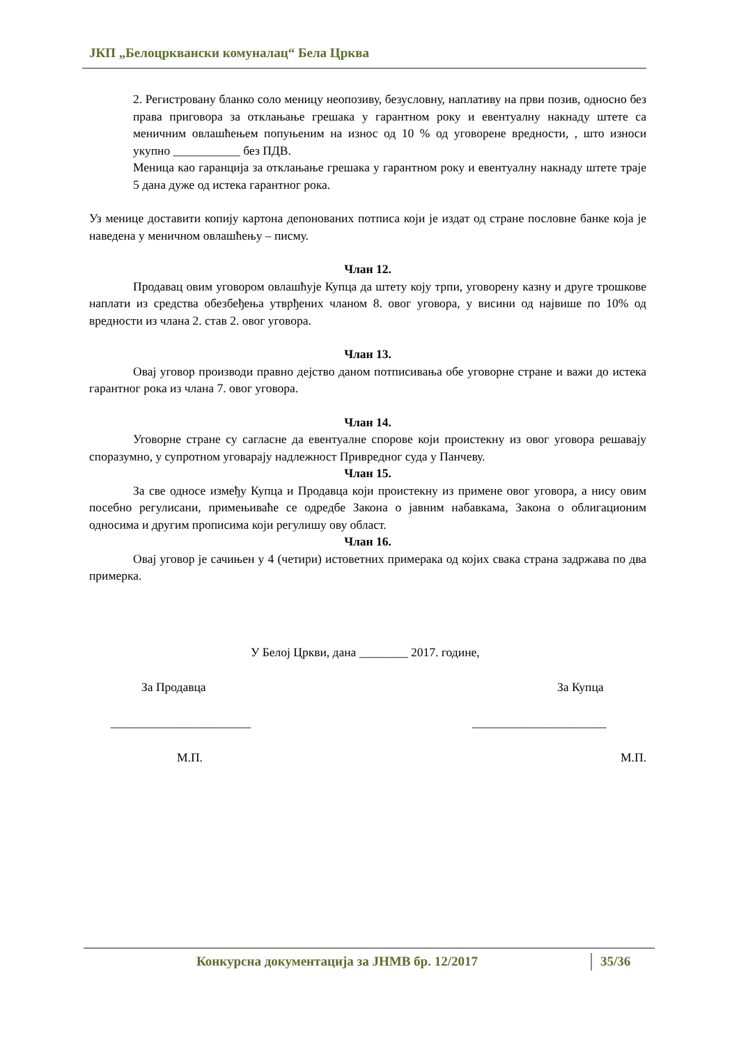ЈКП „Белоцрквански комуналац“ Бела Црква
2. Регистровану бланко соло меницу неопозиву, безусловну, наплативу на први позив, односно без права приговора за отклањање грешака у гарантном року и евентуалну накнаду штете са меничним овлашћењем попуњеним на износ од 10 % од уговорене вредности, , што износи укупно ___________ без ПДВ.
Меница као гаранција за отклањање грешака у гарантном року и евентуалну накнаду штете траје 5 дана дуже од истека гарантног рока.
Уз менице доставити копију картона депонованих потписа који је издат од стране пословне банке која је наведена у меничном овлашћењу – писму.
Члан 12.
Продавац овим уговором овлашћује Купца да штету коју трпи, уговорену казну и друге трошкове наплати из средства обезбеђења утврђених чланом 8. овог уговора, у висини од највише по 10% од вредности из члана 2. став 2. овог уговора.
Члан 13.
Овај уговор производи правно дејство даном потписивања обе уговорне стране и важи до истека гарантног рока из члана 7. овог уговора.
Члан 14.
Уговорне стране су сагласне да евентуалне спорове који проистекну из овог уговора решавају споразумно, у супротном уговарају надлежност Привредног суда у Панчеву.
Члан 15.
За све односе између Купца и Продавца који проистекну из примене овог уговора, а нису овим посебно регулисани, примењиваће се одредбе Закона о јавним набавкама, Закона о облигационим односима и другим прописима који регулишу ову област.
Члан 16.
Овај уговор је сачињен у 4 (четири) истоветних примерака од којих свака страна задржава по два примерка.
У Белој Цркви, дана ________ 2017. године,
За Продавца За Купца
_______________________ ______________________
М.П. М.П.
Конкурсна документација за ЈНМВ бр. 12/2017 35/36